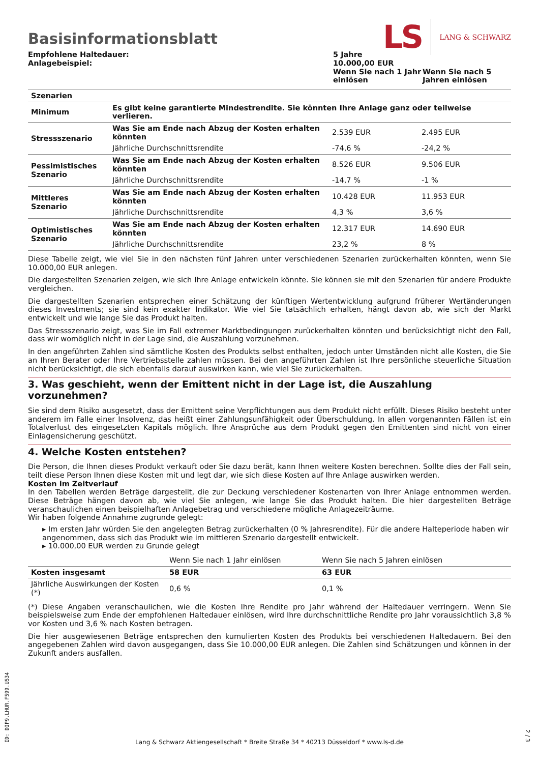LS LANG & SCHWARZ
Basisinformationsblatt
| Empfohlene Haltedauer: Anlagebeispiel: | 5 Jahre 10.000,00 EUR | |
| | Wenn Sie nach 1 Jahr einlösen | Wenn Sie nach 5 Jahren einlösen |
| Szenarien | | | |
| Minimum | Es gibt keine garantierte Mindestrendite. Sie könnten Ihre Anlage ganz oder teilweise verlieren. | | |
| Stressszenario | Was Sie am Ende nach Abzug der Kosten erhalten könnten | 2.539 EUR | 2.495 EUR |
| | Jährliche Durchschnittsrendite | -74,6 % | -24,2 % |
| Pessimistisches Szenario | Was Sie am Ende nach Abzug der Kosten erhalten könnten | 8.526 EUR | 9.506 EUR |
| | Jährliche Durchschnittsrendite | -14,7 % | -1 % |
| Mittleres Szenario | Was Sie am Ende nach Abzug der Kosten erhalten könnten | 10.428 EUR | 11.953 EUR |
| | Jährliche Durchschnittsrendite | 4,3 % | 3,6 % |
| Optimistisches Szenario | Was Sie am Ende nach Abzug der Kosten erhalten könnten | 12.317 EUR | 14.690 EUR |
| | Jährliche Durchschnittsrendite | 23,2 % | 8 % |
Diese Tabelle zeigt, wie viel Sie in den nächsten fünf Jahren unter verschiedenen Szenarien zurückerhalten könnten, wenn Sie 10.000,00 EUR anlegen.
Die dargestellten Szenarien zeigen, wie sich Ihre Anlage entwickeln könnte. Sie können sie mit den Szenarien für andere Produkte vergleichen.
Die dargestellten Szenarien entsprechen einer Schätzung der künftigen Wertentwicklung aufgrund früherer Wertänderungen dieses Investments; sie sind kein exakter Indikator. Wie viel Sie tatsächlich erhalten, hängt davon ab, wie sich der Markt entwickelt und wie lange Sie das Produkt halten.
Das Stressszenario zeigt, was Sie im Fall extremer Marktbedingungen zurückerhalten könnten und berücksichtigt nicht den Fall, dass wir womöglich nicht in der Lage sind, die Auszahlung vorzunehmen.
In den angeführten Zahlen sind sämtliche Kosten des Produkts selbst enthalten, jedoch unter Umständen nicht alle Kosten, die Sie an Ihren Berater oder Ihre Vertriebsstelle zahlen müssen. Bei den angeführten Zahlen ist Ihre persönliche steuerliche Situation nicht berücksichtigt, die sich ebenfalls darauf auswirken kann, wie viel Sie zurückerhalten.
3. Was geschieht, wenn der Emittent nicht in der Lage ist, die Auszahlung vorzunehmen?
Sie sind dem Risiko ausgesetzt, dass der Emittent seine Verpflichtungen aus dem Produkt nicht erfüllt. Dieses Risiko besteht unter anderem im Falle einer Insolvenz, das heißt einer Zahlungsunfähigkeit oder Überschuldung. In allen vorgenannten Fällen ist ein Totalverlust des eingesetzten Kapitals möglich. Ihre Ansprüche aus dem Produkt gegen den Emittenten sind nicht von einer Einlagensicherung geschützt.
4. Welche Kosten entstehen?
Die Person, die Ihnen dieses Produkt verkauft oder Sie dazu berät, kann Ihnen weitere Kosten berechnen. Sollte dies der Fall sein, teilt diese Person Ihnen diese Kosten mit und legt dar, wie sich diese Kosten auf Ihre Anlage auswirken werden.
Kosten im Zeitverlauf
In den Tabellen werden Beträge dargestellt, die zur Deckung verschiedener Kostenarten von Ihrer Anlage entnommen werden. Diese Beträge hängen davon ab, wie viel Sie anlegen, wie lange Sie das Produkt halten. Die hier dargestellten Beträge veranschaulichen einen beispielhaften Anlagebetrag und verschiedene mögliche Anlagezeiträume.
Wir haben folgende Annahme zugrunde gelegt:
▸ Im ersten Jahr würden Sie den angelegten Betrag zurückerhalten (0 % Jahresrendite). Für die andere Halteperiode haben wir angenommen, dass sich das Produkt wie im mittleren Szenario dargestellt entwickelt.
▸ 10.000,00 EUR werden zu Grunde gelegt
| | Wenn Sie nach 1 Jahr einlösen | Wenn Sie nach 5 Jahren einlösen |
| Kosten insgesamt | 58 EUR | 63 EUR |
| Jährliche Auswirkungen der Kosten (*) | 0,6 % | 0,1 % |
(*) Diese Angaben veranschaulichen, wie die Kosten Ihre Rendite pro Jahr während der Haltedauer verringern. Wenn Sie beispielsweise zum Ende der empfohlenen Haltedauer einlösen, wird Ihre durchschnittliche Rendite pro Jahr voraussichtlich 3,8 % vor Kosten und 3,6 % nach Kosten betragen.
Die hier ausgewiesenen Beträge entsprechen den kumulierten Kosten des Produkts bei verschiedenen Haltedauern. Bei den angegebenen Zahlen wird davon ausgegangen, dass Sie 10.000,00 EUR anlegen. Die Zahlen sind Schätzungen und können in der Zukunft anders ausfallen.
Lang & Schwarz Aktiengesellschaft * Breite Straße 34 * 40213 Düsseldorf * www.ls-d.de ID: DIP9.LHUR.F599.U534
2 / 3